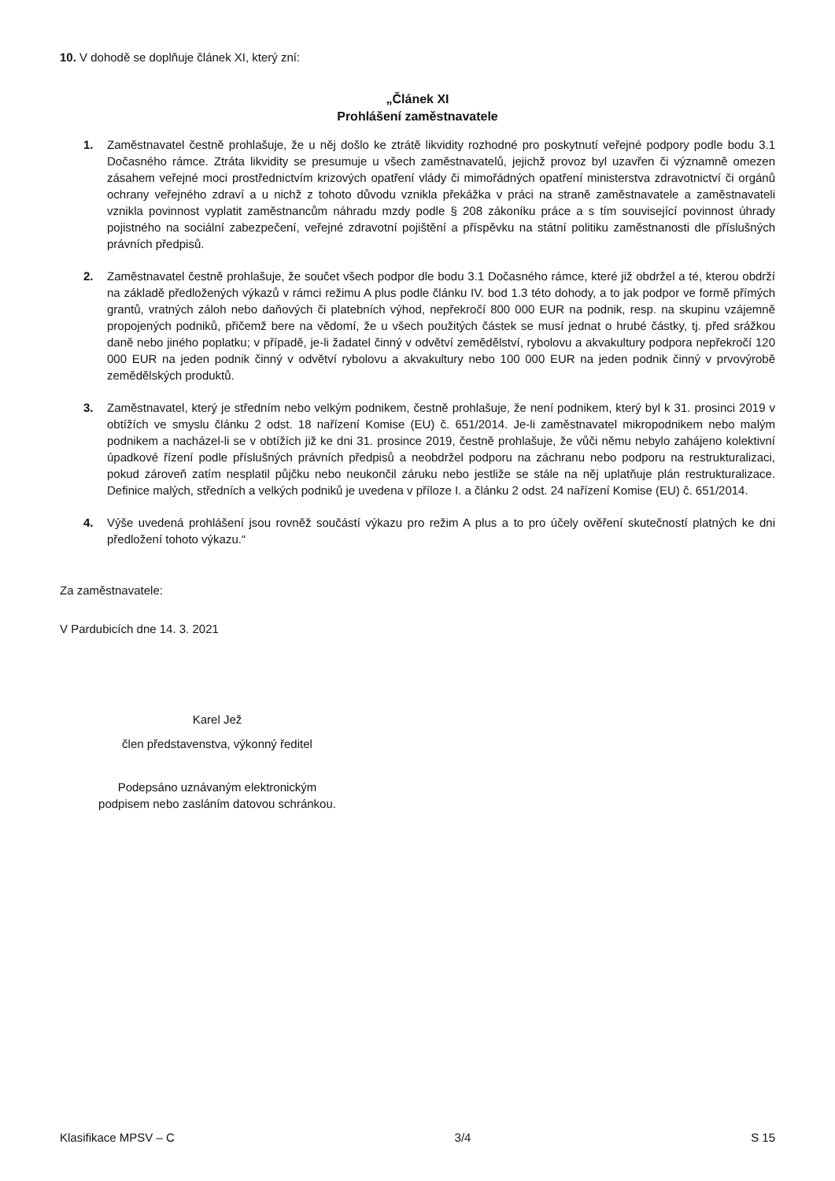10. V dohodě se doplňuje článek XI, který zní:
„Článek XI
Prohlášení zaměstnavatele
1. Zaměstnavatel čestně prohlašuje, že u něj došlo ke ztrátě likvidity rozhodné pro poskytnutí veřejné podpory podle bodu 3.1 Dočasného rámce. Ztráta likvidity se presumuje u všech zaměstnavatelů, jejichž provoz byl uzavřen či významně omezen zásahem veřejné moci prostřednictvím krizových opatření vlády či mimořádných opatření ministerstva zdravotnictví či orgánů ochrany veřejného zdraví a u nichž z tohoto důvodu vznikla překážka v práci na straně zaměstnavatele a zaměstnavateli vznikla povinnost vyplatit zaměstnancům náhradu mzdy podle § 208 zákoníku práce a s tím související povinnost úhrady pojistného na sociální zabezpečení, veřejné zdravotní pojištění a příspěvku na státní politiku zaměstnanosti dle příslušných právních předpisů.
2. Zaměstnavatel čestně prohlašuje, že součet všech podpor dle bodu 3.1 Dočasného rámce, které již obdržel a té, kterou obdrží na základě předložených výkazů v rámci režimu A plus podle článku IV. bod 1.3 této dohody, a to jak podpor ve formě přímých grantů, vratných záloh nebo daňových či platebních výhod, nepřekročí 800 000 EUR na podnik, resp. na skupinu vzájemně propojených podniků, přičemž bere na vědomí, že u všech použitých částek se musí jednat o hrubé částky, tj. před srážkou daně nebo jiného poplatku; v případě, je-li žadatel činný v odvětví zemědělství, rybolovu a akvakultury podpora nepřekročí 120 000 EUR na jeden podnik činný v odvětví rybolovu a akvakultury nebo 100 000 EUR na jeden podnik činný v prvovýrobě zemědělských produktů.
3. Zaměstnavatel, který je středním nebo velkým podnikem, čestně prohlašuje, že není podnikem, který byl k 31. prosinci 2019 v obtížích ve smyslu článku 2 odst. 18 nařízení Komise (EU) č. 651/2014. Je-li zaměstnavatel mikropodnikem nebo malým podnikem a nacházel-li se v obtížích již ke dni 31. prosince 2019, čestně prohlašuje, že vůči němu nebylo zahájeno kolektivní úpadkové řízení podle příslušných právních předpisů a neobdržel podporu na záchranu nebo podporu na restrukturalizaci, pokud zároveň zatím nesplatil půjčku nebo neukončil záruku nebo jestliže se stále na něj uplatňuje plán restrukturalizace. Definice malých, středních a velkých podniků je uvedena v příloze I. a článku 2 odst. 24 nařízení Komise (EU) č. 651/2014.
4. Výše uvedená prohlášení jsou rovněž součástí výkazu pro režim A plus a to pro účely ověření skutečností platných ke dni předložení tohoto výkazu.“
Za zaměstnavatele:
V Pardubicích dne 14. 3. 2021
Karel Jež
člen představenstva, výkonný ředitel
Podepsáno uznávaným elektronickým
podpisem nebo zasláním datovou schránkou.
Klasifikace MPSV – C 3/4 S 15